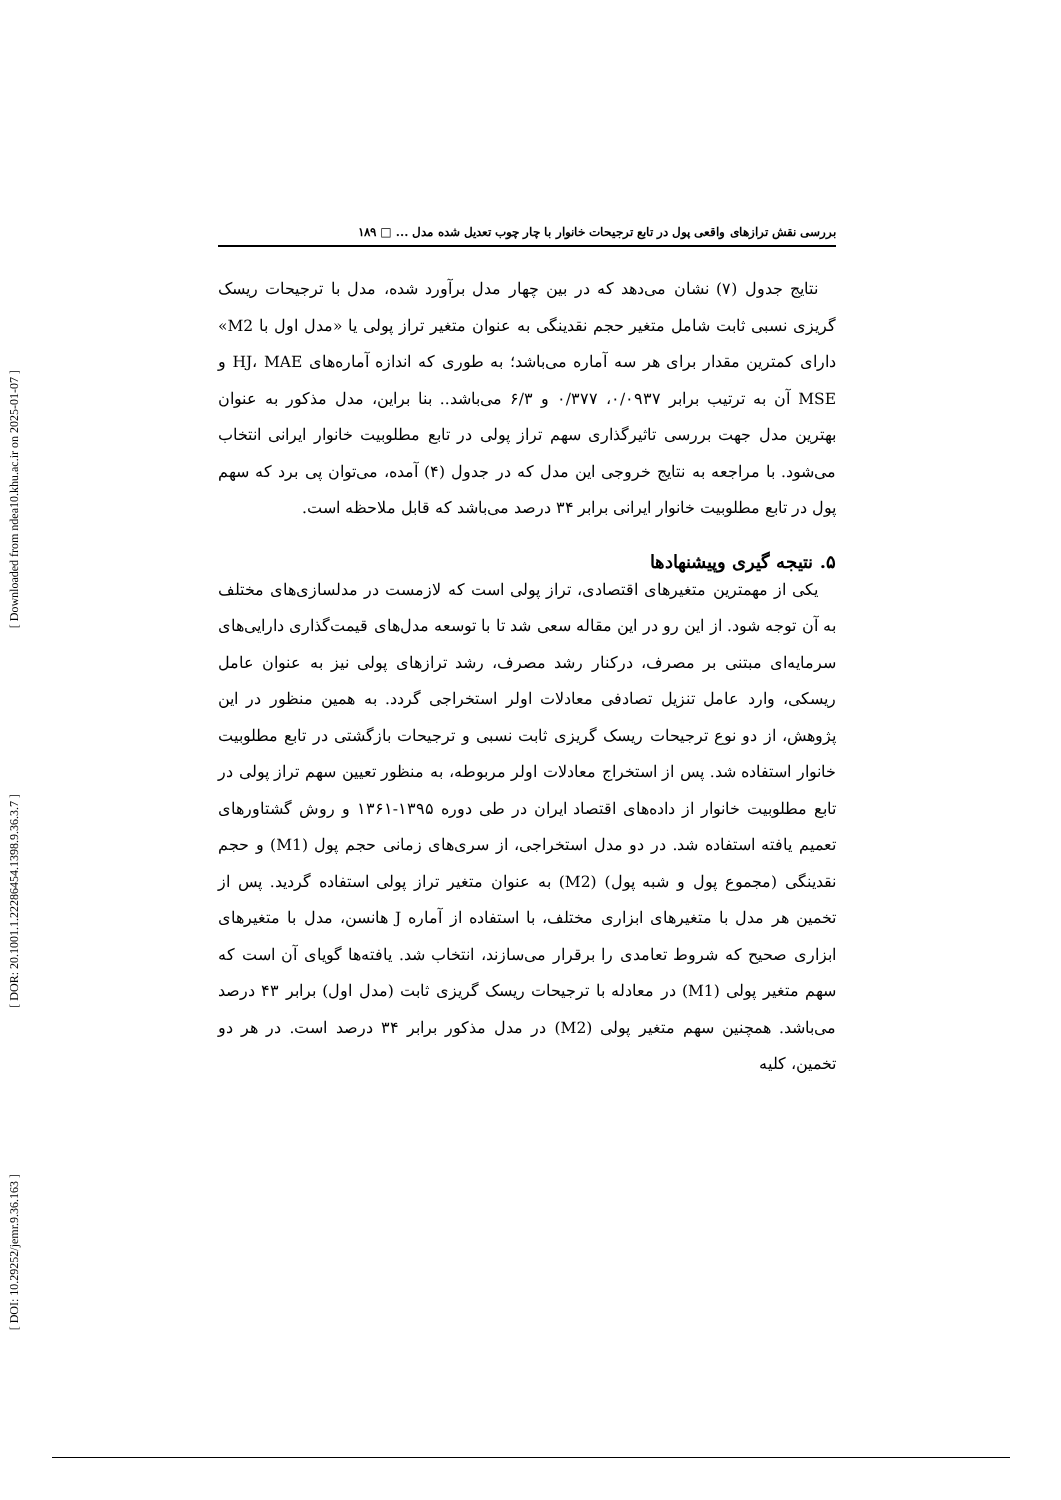[ Downloaded from ndea10.khu.ac.ir on 2025-01-07 ]
[ DOR: 20.1001.1.22286454.1398.9.36.3.7 ]
[ DOI: 10.29252/jemr.9.36.163 ]
بررسی نقش ترازهای واقعی پول در تابع ترجیحات خانوار با چار چوب تعدیل شده مدل ... □ ۱۸۹
نتایج جدول (۷) نشان می‌دهد که در بین چهار مدل برآورد شده، مدل با ترجیحات ریسک گریزی نسبی ثابت شامل متغیر حجم نقدینگی به عنوان متغیر تراز پولی یا «مدل اول با M2» دارای کمترین مقدار برای هر سه آماره می‌باشد؛ به طوری که اندازه آماره‌های HJ، MAE و MSE آن به ترتیب برابر ۰/۰۹۳۷، ۰/۳۷۷ و ۶/۳ می‌باشد.. بنا براین، مدل مذکور به عنوان بهترین مدل جهت بررسی تاثیرگذاری سهم تراز پولی در تابع مطلوبیت خانوار ایرانی انتخاب می‌شود. با مراجعه به نتایج خروجی این مدل که در جدول (۴) آمده، می‌توان پی برد که سهم پول در تابع مطلوبیت خانوار ایرانی برابر ۳۴ درصد می‌باشد که قابل ملاحظه است.
۵. نتیجه گیری وپیشنهادها
یکی از مهمترین متغیرهای اقتصادی، تراز پولی است که لازمست در مدلسازی‌های مختلف به آن توجه شود. از این رو در این مقاله سعی شد تا با توسعه مدل‌های قیمت‌گذاری دارایی‌های سرمایه‌ای مبتنی بر مصرف، درکنار رشد مصرف، رشد ترازهای پولی نیز به عنوان عامل ریسکی، وارد عامل تنزیل تصادفی معادلات اولر استخراجی گردد. به همین منظور در این پژوهش، از دو نوع ترجیحات ریسک گریزی ثابت نسبی و ترجیحات بازگشتی در تابع مطلوبیت خانوار استفاده شد. پس از استخراج معادلات اولر مربوطه، به منظور تعیین سهم تراز پولی در تابع مطلوبیت خانوار از داده‌های اقتصاد ایران در طی دوره ۱۳۹۵-۱۳۶۱ و روش گشتاورهای تعمیم یافته استفاده شد. در دو مدل استخراجی، از سری‌های زمانی حجم پول (M1) و حجم نقدینگی (مجموع پول و شبه پول) (M2) به عنوان متغیر تراز پولی استفاده گردید. پس از تخمین هر مدل با متغیرهای ابزاری مختلف، با استفاده از آماره J هانسن، مدل با متغیرهای ابزاری صحیح که شروط تعامدی را برقرار می‌سازند، انتخاب شد. یافته‌ها گویای آن است که سهم متغیر پولی (M1) در معادله با ترجیحات ریسک گریزی ثابت (مدل اول) برابر ۴۳ درصد می‌باشد. همچنین سهم متغیر پولی (M2) در مدل مذکور برابر ۳۴ درصد است. در هر دو تخمین، کلیه